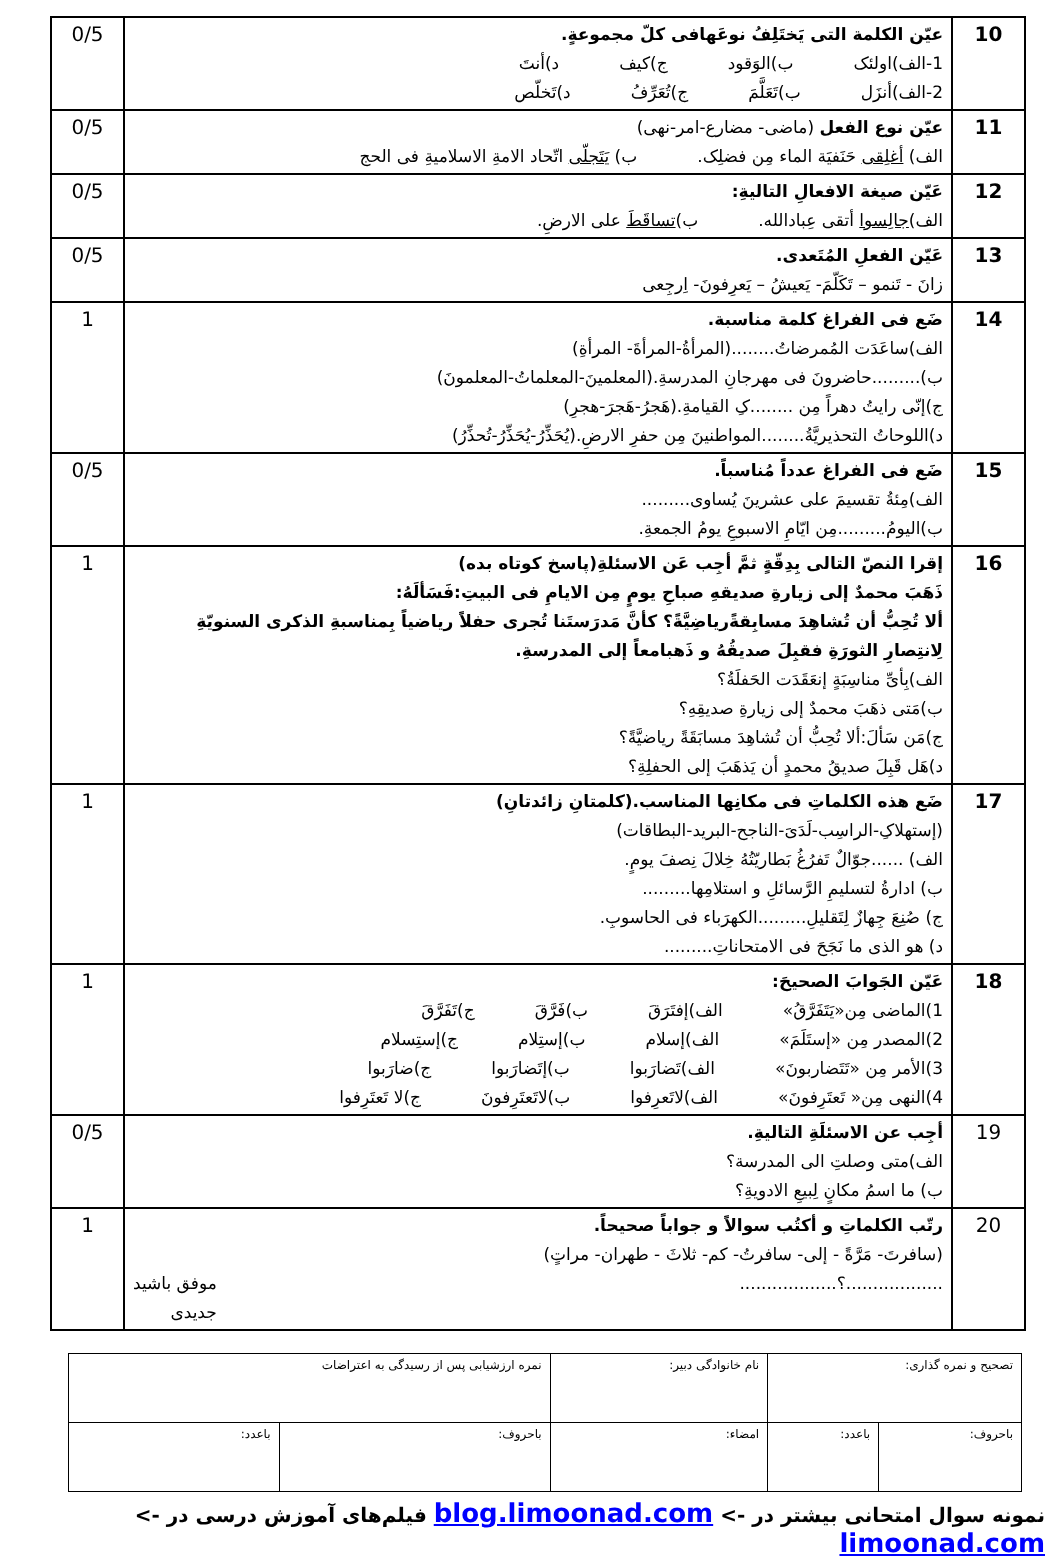| 10 | عیّن الکلمة التی یَختَلِفُ نوعَهافی کلّ مجموعةٍ. 1-الف)اولئک ب)الوَقود ج)کیف د)أنتَ 2-الف)أنزَل ب)تَعَلَّمَ ج)تُعَرِّفُ د)تَخلّص | 0/5 |
| 11 | عیّن نوع الفعل (ماضی- مضارع-امر-نهی) الف) أغلِقی حَنَفیَة الماء مِن فضلِک. ب) یَتَجلّی اتّحاد الامةِ الاسلامیةِ فی الحج | 0/5 |
| 12 | عَیّن صیغة الافعالِ التالیةِ: الف) جالِسوا أتقی عِبادالله. ب) تساقَطَ علی الارضِ. | 0/5 |
| 13 | عَیّن الفعلِ المُتَعدی. زانَ - تَنمو – تَکَلّمَ- یَعیشُ – یَعرِفونَ- اِرجِعی | 0/5 |
| 14 | ضَع فی الفراغ کلمة مناسبة. الف)ساعَدَت المُمرضاتُ........(المرأةُ-المرأةَ- المرأةِ) ب).........حاضرونَ فی مهرجانِ المدرسةِ.(المعلمینَ-المعلماتُ-المعلمونَ) ج)إنّی رایتُ دهراً مِن ........کِ القیامةِ.(هَجرُ-هَجرَ-هجرِ) د)اللوحاتُ التحذیریَّةُ........المواطنینَ مِن حفرِ الارضِ.(یُحَذِّرُ-یُحَذِّرُ-تُحذِّرُ) | 1 |
| 15 | ضَع فی الفراغ عدداً مُناسباً. الف)مِئةُ تقسیمَ علی عشرینَ یُساوی......... ب)الیومُ.........مِن ایّامِ الاسبوعِ یومُ الجمعةِ. | 0/5 |
| 16 | إقرا النصّ التالی بِدِقّةٍ ثمَّ أجِب عَن الاسئلةِ(پاسخ کوتاه بده) ذَهَبَ محمدٌ إلی زیارةِ صدیقهِ صباحِ یومٍ مِن الایامِ فی البیتِ:فَسَألَهُ: ألا تُحِبُّ أن تُشاهِدَ مسابِقةًریاضِیَّةً؟ کأنَّ مَدرَستَنا تُجری حفلاً ریاضیاً بِمناسبةِ الذکری السنویّةِ لِانتِصارِ الثورَةِ فقبِلَ صدیقُهُ و ذَهبامعاً إلی المدرسةِ. الف)بِأیِّ مناسِبَةٍ إنعَقَدَت الحَفلَةُ؟ ب)مَتی ذهَبَ محمدٌ إلی زیارةِ صدیقِهِ؟ ج)مَن سَألَ:ألا تُحِبُّ أن تُشاهِدَ مسابَقَةً ریاضیَّةً؟ د)هَل قَبِلَ صدیقُ محمدٍ أن یَذهَبَ إلی الحفلِةِ؟ | 1 |
| 17 | ضَع هذه الکلماتِ فی مکانِها المناسب.(کلمتانِ زائدتانِ) (إستهلاکِ-الراسِب-لَدَیَ-الناجح-البرید-البطاقات) الف) ......جوّالٌ تَفرُغُ بَطاریّتُهُ خِلالَ نِصفَ یومٍ. ب) ادارةُ لتسلیمِ الرَّسائلِ و استلامِها......... ج) صُنِعَ جِهازٌ لِتَقلیلِ.........الکهرَباء فی الحاسوبِ. د) هو الذی ما نَجَحَ فی الامتحاناتِ......... | 1 |
| 18 | عَیّن الجَوابَ الصحیحَ: 1)الماضی مِن«یَتَفَرَّقُ» الف)إفتَرَقَ ب)فَرَّقَ ج)تَفَرَّقَ 2)المصدر مِن «إستَلَمَ» الف)إسلام ب)إستِلام ج)إستِسلام 3)الأمر مِن «تَتَضاربونَ» الف)تَضارَبوا ب)إتَضارَبوا ج)ضارَبوا 4)النهی مِن« تَعتَرِفونَ» الف)لاتَعرِفوا ب)لاتَعتَرِفونَ ج)لا تَعتَرِفوا | 1 |
| 19 | أجِب عن الاسئلَةِ التالیةِ. الف)متی وصلتِ الی المدرسة؟ ب) ما اسمُ مکانٍ لِبیعِ الادویةِ؟ | 0/5 |
| 20 | رتّب الکلماتِ و أکتُب سوالاً و جواباً صحیحاً. (سافرتَ- مَرَّةً - إلی- سافرتُ- کم- ثلاثَ - طهران- مراتٍ) ..................؟.................. موفق باشید جدیدی | 1 |
| تصحیح و نمره گذاری: | | نام خانوادگی دبیر: | نمره ارزشیابی پس از رسیدگی به اعتراضات | |
| باحروف: | باعدد: | امضاء: | باحروف: | باعدد: |
نمونه سوال امتحانی بیشتر در -> blog.limoonad.com فیلم‌های آموزش درسی در -> limoonad.com